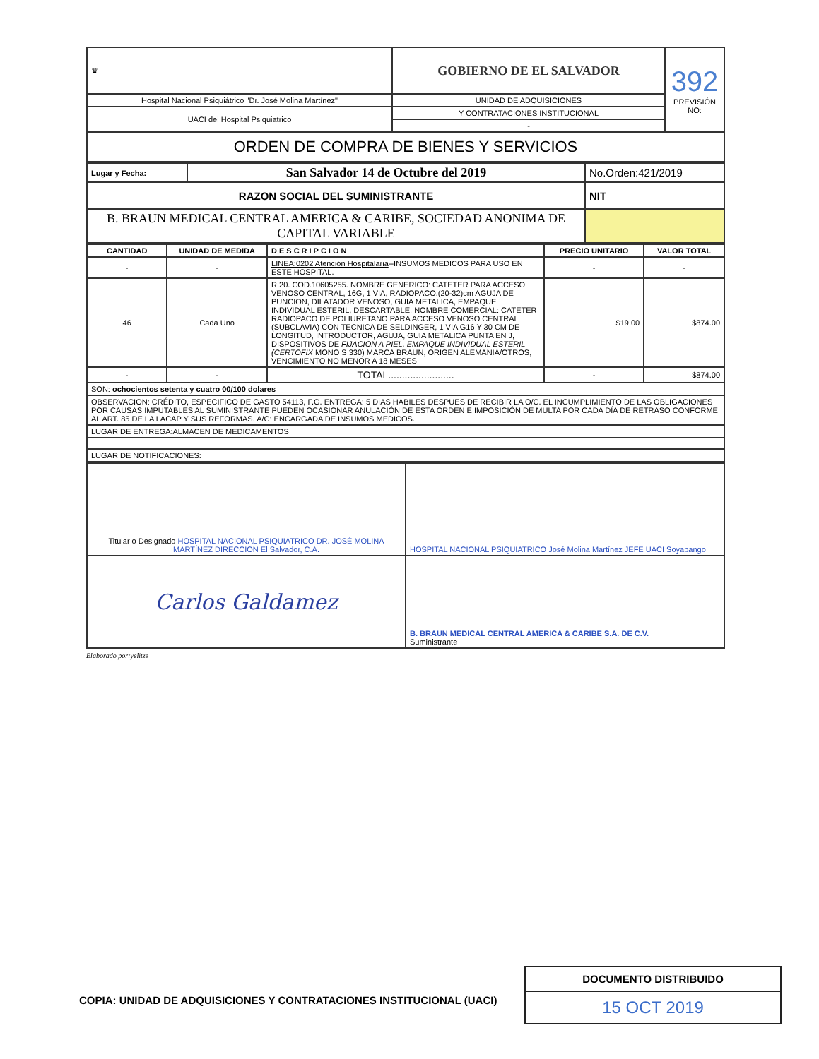| ♛ | GOBIERNO DE EL SALVADOR | 392 PREVISIÓN NO: |
| Hospital Nacional Psiquiátrico "Dr. José Molina Martínez" | UNIDAD DE ADQUISICIONES | |
| UACI del Hospital Psiquiatrico | Y CONTRATACIONES INSTITUCIONAL | |
| | - | |
| ORDEN DE COMPRA DE BIENES Y SERVICIOS | | |
| Lugar y Fecha: | San Salvador 14 de Octubre del 2019 | No.Orden:421/2019 |
| RAZON SOCIAL DEL SUMINISTRANTE | | NIT |
| B. BRAUN MEDICAL CENTRAL AMERICA & CARIBE, SOCIEDAD ANONIMA DE CAPITAL VARIABLE | | |
| CANTIDAD | UNIDAD DE MEDIDA | DESCRIPCION | PRECIO UNITARIO | VALOR TOTAL |
| --- | --- | --- | --- | --- |
| - | - | LINEA:0202 Atención Hospitalaria --INSUMOS MEDICOS PARA USO EN ESTE HOSPITAL. | - | - |
| 46 | Cada Uno | R.20. COD.10605255. NOMBRE GENERICO: CATETER PARA ACCESO VENOSO CENTRAL, 16G, 1 VIA, RADIOPACO,(20-32)cm AGUJA DE PUNCION, DILATADOR VENOSO, GUIA METALICA, EMPAQUE INDIVIDUAL ESTERIL, DESCARTABLE. NOMBRE COMERCIAL: CATETER RADIOPACO DE POLIURETANO PARA ACCESO VENOSO CENTRAL (SUBCLAVIA) CON TECNICA DE SELDINGER, 1 VIA G16 Y 30 CM DE LONGITUD, INTRODUCTOR, AGUJA, GUIA METALICA PUNTA EN J, DISPOSITIVOS DE FIJACION A PIEL, EMPAQUE INDIVIDUAL ESTERIL (CERTOFIX MONO S 330) MARCA BRAUN, ORIGEN ALEMANIA/OTROS, VENCIMIENTO NO MENOR A 18 MESES | $19.00 | $874.00 |
| - | - | TOTAL........................ | - | $874.00 |
| SON: ochocientos setenta y cuatro 00/100 dolares | | | | |
| OBSERVACION: CRÉDITO, ESPECIFICO DE GASTO 54113, F.G. ENTREGA: 5 DIAS HABILES DESPUES DE RECIBIR LA O/C. EL INCUMPLIMIENTO DE LAS OBLIGACIONES POR CAUSAS IMPUTABLES AL SUMINISTRANTE PUEDEN OCASIONAR ANULACIÓN DE ESTA ORDEN E IMPOSICIÓN DE MULTA POR CADA DÍA DE RETRASO CONFORME AL ART. 85 DE LA LACAP Y SUS REFORMAS. A/C: ENCARGADA DE INSUMOS MEDICOS. | | | | |
| LUGAR DE ENTREGA:ALMACEN DE MEDICAMENTOS | | | | |
| LUGAR DE NOTIFICACIONES: | | | | |
| Titular o Designado HOSPITAL NACIONAL PSIQUIATRICO DR. JOSÉ MOLINA MARTÍNEZ DIRECCION El Salvador, C.A. | HOSPITAL NACIONAL PSIQUIATRICO José Molina Martínez JEFE UACI Soyapango |
| Carlos Galdamez | B. BRAUN MEDICAL CENTRAL AMERICA & CARIBE S.A. DE C.V. Suministrante |
Elaborado por:yelitze
COPIA: UNIDAD DE ADQUISICIONES Y CONTRATACIONES INSTITUCIONAL (UACI)
DOCUMENTO DISTRIBUIDO
15 OCT 2019